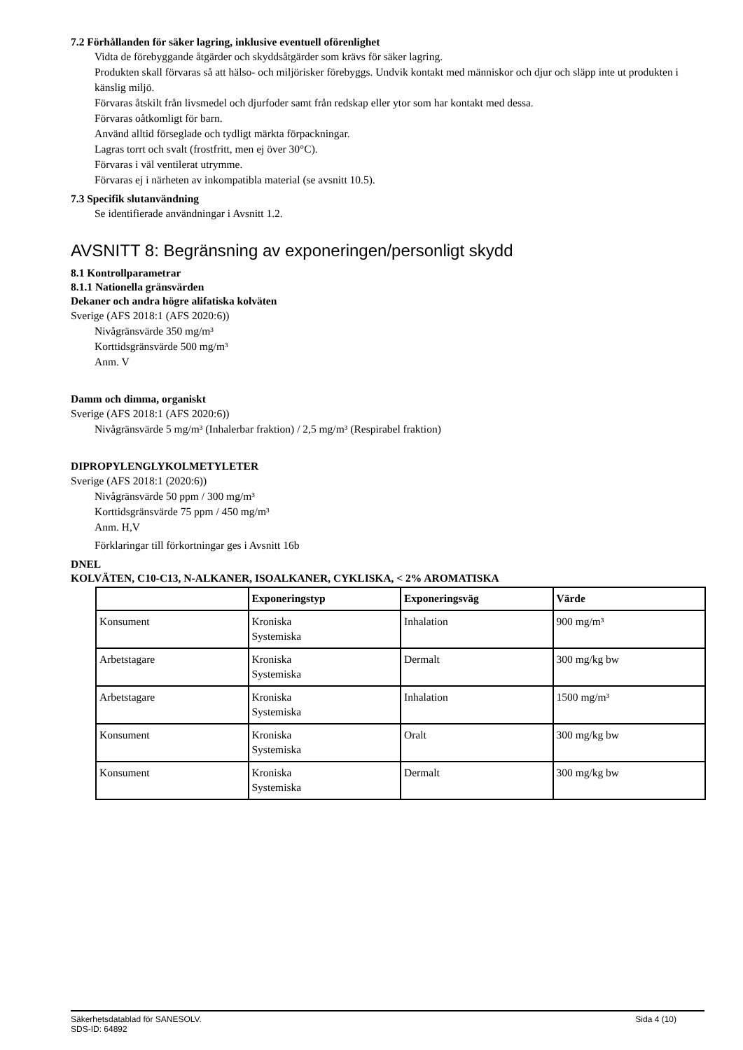7.2 Förhållanden för säker lagring, inklusive eventuell oförenlighet
Vidta de förebyggande åtgärder och skyddsåtgärder som krävs för säker lagring.
Produkten skall förvaras så att hälso- och miljörisker förebyggs. Undvik kontakt med människor och djur och släpp inte ut produkten i känslig miljö.
Förvaras åtskilt från livsmedel och djurfoder samt från redskap eller ytor som har kontakt med dessa.
Förvaras oåtkomligt för barn.
Använd alltid förseglade och tydligt märkta förpackningar.
Lagras torrt och svalt (frostfritt, men ej över 30°C).
Förvaras i väl ventilerat utrymme.
Förvaras ej i närheten av inkompatibla material (se avsnitt 10.5).
7.3 Specifik slutanvändning
Se identifierade användningar i Avsnitt 1.2.
AVSNITT 8: Begränsning av exponeringen/personligt skydd
8.1 Kontrollparametrar
8.1.1 Nationella gränsvärden
Dekaner och andra högre alifatiska kolväten
Sverige (AFS 2018:1 (AFS 2020:6))
Nivågränsvärde 350 mg/m³
Korttidsgränsvärde 500 mg/m³
Anm. V
Damm och dimma, organiskt
Sverige (AFS 2018:1 (AFS 2020:6))
Nivågränsvärde 5 mg/m³ (Inhalerbar fraktion) / 2,5 mg/m³ (Respirabel fraktion)
DIPROPYLENGLYKOLMETYLETER
Sverige (AFS 2018:1 (2020:6))
Nivågränsvärde 50 ppm / 300 mg/m³
Korttidsgränsvärde 75 ppm / 450 mg/m³
Anm. H,V
Förklaringar till förkortningar ges i Avsnitt 16b
DNEL
KOLVÄTEN, C10-C13, N-ALKANER, ISOALKANER, CYKLISKA, < 2% AROMATISKA
| | Exponeringstyp | Exponeringsväg | Värde |
| --- | --- | --- | --- |
| Konsument | Kroniska Systemiska | Inhalation | 900 mg/m³ |
| Arbetstagare | Kroniska Systemiska | Dermalt | 300 mg/kg bw |
| Arbetstagare | Kroniska Systemiska | Inhalation | 1500 mg/m³ |
| Konsument | Kroniska Systemiska | Oralt | 300 mg/kg bw |
| Konsument | Kroniska Systemiska | Dermalt | 300 mg/kg bw |
Säkerhetsdatablad för SANESOLV.
SDS-ID: 64892 Sida 4 (10)